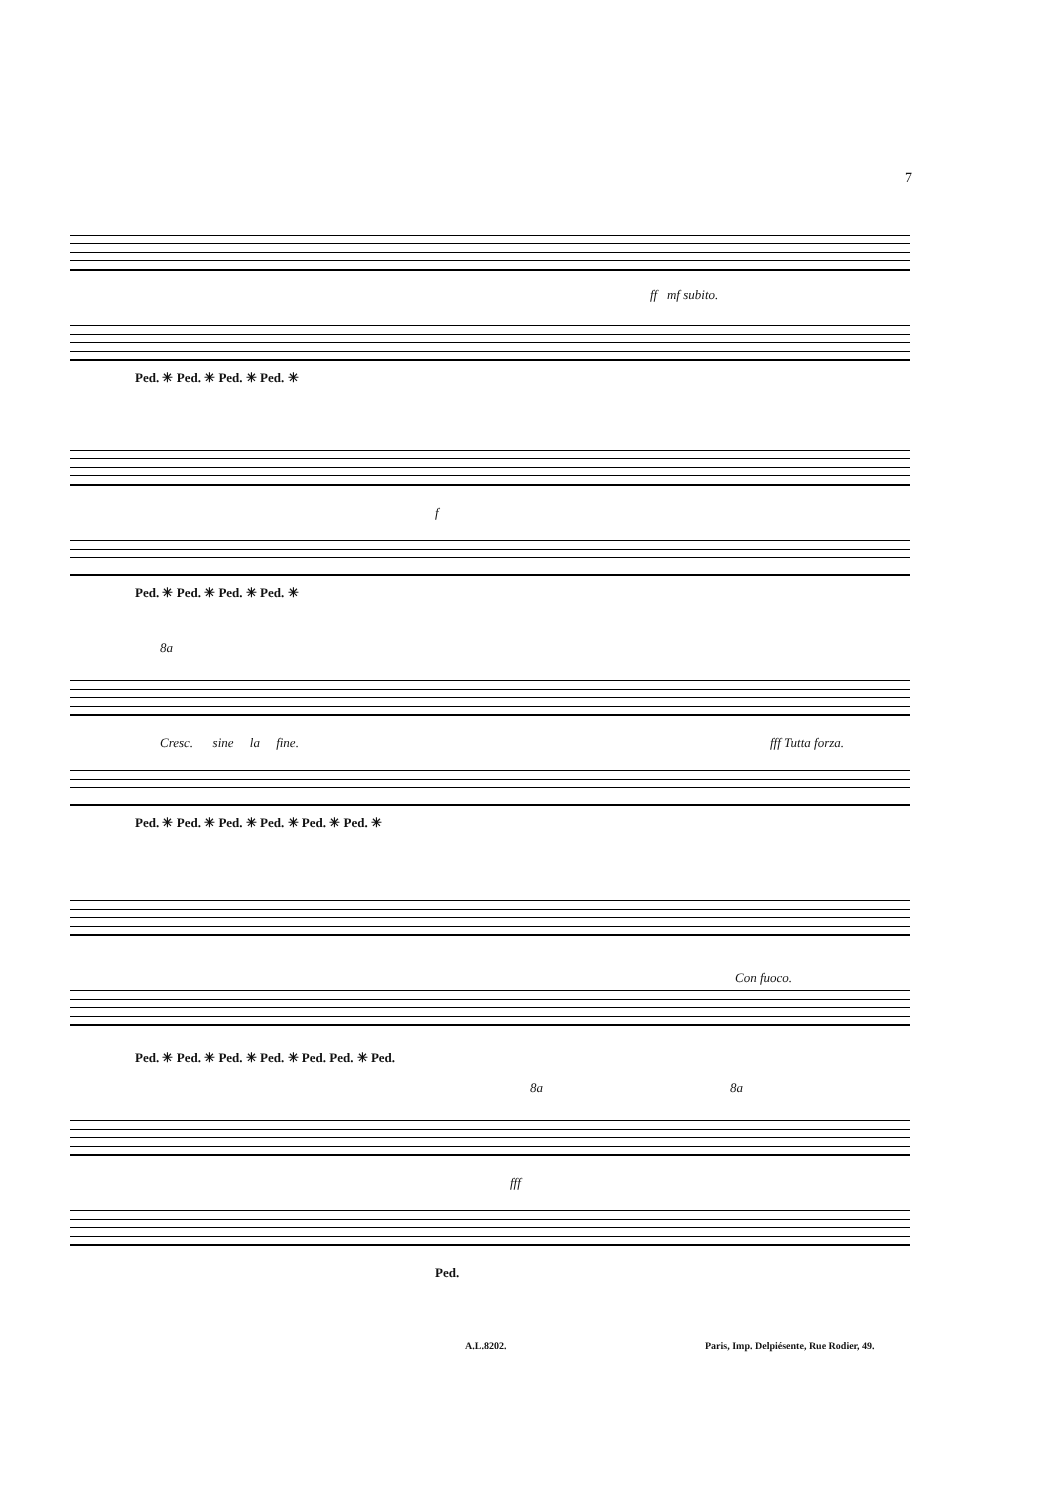7
ff mf subito.
Ped. ✳ Ped. ✳ Ped. ✳ Ped. ✳
f
Ped. ✳ Ped. ✳ Ped. ✳ Ped. ✳
8a
Cresc. sine la fine. fff Tutta forza.
Ped. ✳ Ped. ✳ Ped. ✳ Ped. ✳ Ped. ✳ Ped. ✳
Con fuoco.
Ped. ✳ Ped. ✳ Ped. ✳ Ped. ✳ Ped. Ped. ✳ Ped.
8a 8a
fff
Ped.
A.L.8202.
Paris, Imp. Delpiésente, Rue Rodier, 49.